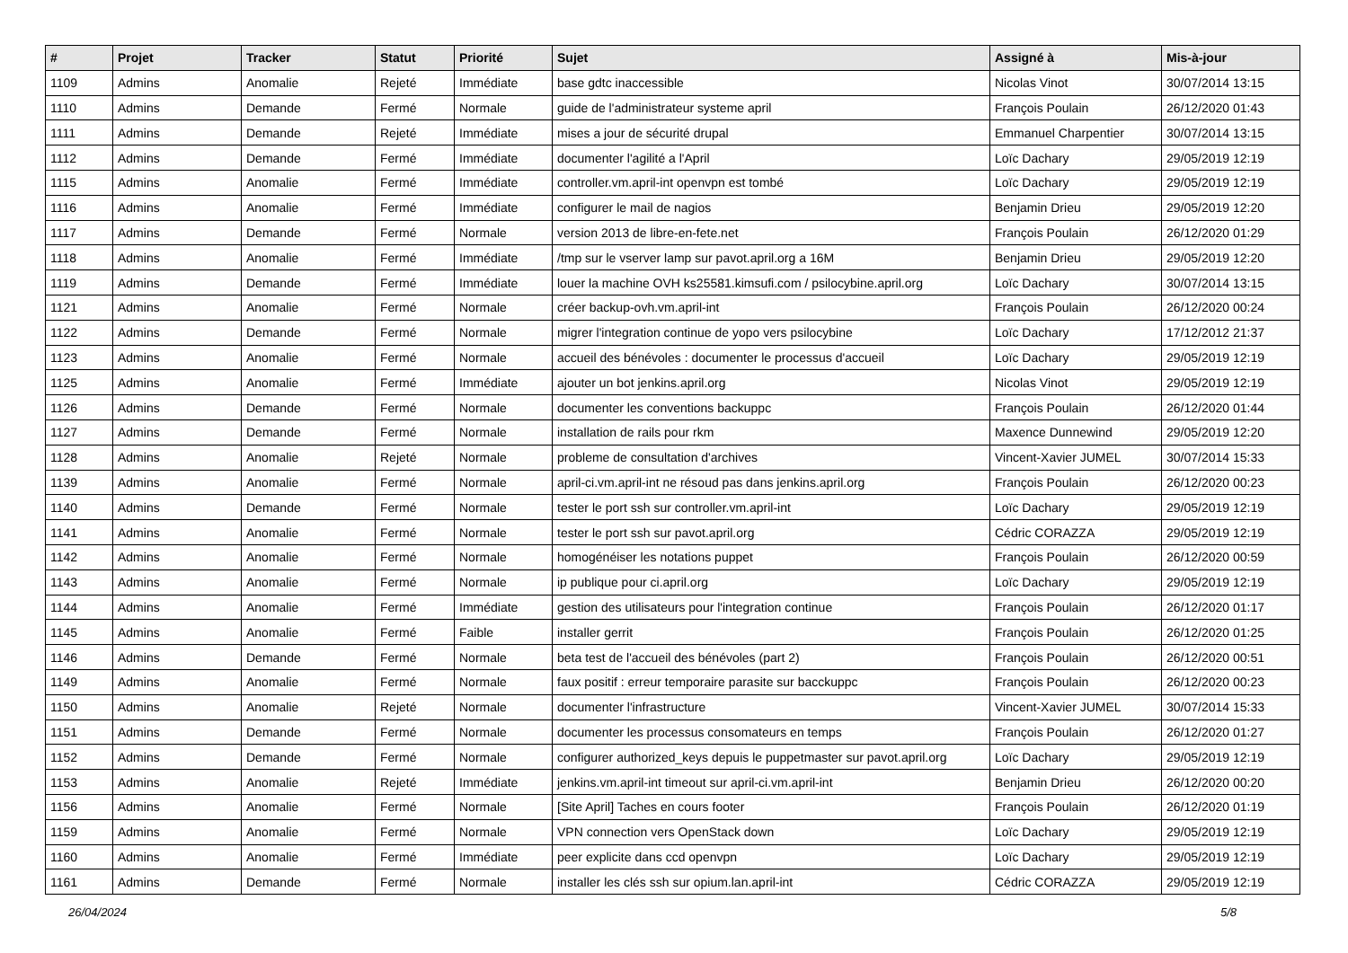| # | Projet | Tracker | Statut | Priorité | Sujet | Assigné à | Mis-à-jour |
| --- | --- | --- | --- | --- | --- | --- | --- |
| 1109 | Admins | Anomalie | Rejeté | Immédiate | base gdtc inaccessible | Nicolas Vinot | 30/07/2014 13:15 |
| 1110 | Admins | Demande | Fermé | Normale | guide de l'administrateur systeme april | François Poulain | 26/12/2020 01:43 |
| 1111 | Admins | Demande | Rejeté | Immédiate | mises a jour de sécurité drupal | Emmanuel Charpentier | 30/07/2014 13:15 |
| 1112 | Admins | Demande | Fermé | Immédiate | documenter l'agilité a l'April | Loïc Dachary | 29/05/2019 12:19 |
| 1115 | Admins | Anomalie | Fermé | Immédiate | controller.vm.april-int openvpn est tombé | Loïc Dachary | 29/05/2019 12:19 |
| 1116 | Admins | Anomalie | Fermé | Immédiate | configurer le mail de nagios | Benjamin Drieu | 29/05/2019 12:20 |
| 1117 | Admins | Demande | Fermé | Normale | version 2013 de libre-en-fete.net | François Poulain | 26/12/2020 01:29 |
| 1118 | Admins | Anomalie | Fermé | Immédiate | /tmp sur le vserver lamp sur pavot.april.org a 16M | Benjamin Drieu | 29/05/2019 12:20 |
| 1119 | Admins | Demande | Fermé | Immédiate | louer la machine OVH ks25581.kimsufi.com / psilocybine.april.org | Loïc Dachary | 30/07/2014 13:15 |
| 1121 | Admins | Anomalie | Fermé | Normale | créer backup-ovh.vm.april-int | François Poulain | 26/12/2020 00:24 |
| 1122 | Admins | Demande | Fermé | Normale | migrer l'integration continue de yopo vers psilocybine | Loïc Dachary | 17/12/2012 21:37 |
| 1123 | Admins | Anomalie | Fermé | Normale | accueil des bénévoles : documenter le processus d'accueil | Loïc Dachary | 29/05/2019 12:19 |
| 1125 | Admins | Anomalie | Fermé | Immédiate | ajouter un bot jenkins.april.org | Nicolas Vinot | 29/05/2019 12:19 |
| 1126 | Admins | Demande | Fermé | Normale | documenter les conventions backuppc | François Poulain | 26/12/2020 01:44 |
| 1127 | Admins | Demande | Fermé | Normale | installation de rails pour rkm | Maxence Dunnewind | 29/05/2019 12:20 |
| 1128 | Admins | Anomalie | Rejeté | Normale | probleme de consultation d'archives | Vincent-Xavier JUMEL | 30/07/2014 15:33 |
| 1139 | Admins | Anomalie | Fermé | Normale | april-ci.vm.april-int ne résoud pas dans jenkins.april.org | François Poulain | 26/12/2020 00:23 |
| 1140 | Admins | Demande | Fermé | Normale | tester le port ssh sur controller.vm.april-int | Loïc Dachary | 29/05/2019 12:19 |
| 1141 | Admins | Anomalie | Fermé | Normale | tester le port ssh sur pavot.april.org | Cédric CORAZZA | 29/05/2019 12:19 |
| 1142 | Admins | Anomalie | Fermé | Normale | homogénéiser les notations puppet | François Poulain | 26/12/2020 00:59 |
| 1143 | Admins | Anomalie | Fermé | Normale | ip publique pour ci.april.org | Loïc Dachary | 29/05/2019 12:19 |
| 1144 | Admins | Anomalie | Fermé | Immédiate | gestion des utilisateurs pour l'integration continue | François Poulain | 26/12/2020 01:17 |
| 1145 | Admins | Anomalie | Fermé | Faible | installer gerrit | François Poulain | 26/12/2020 01:25 |
| 1146 | Admins | Demande | Fermé | Normale | beta test de l'accueil des bénévoles (part 2) | François Poulain | 26/12/2020 00:51 |
| 1149 | Admins | Anomalie | Fermé | Normale | faux positif : erreur temporaire parasite sur bacckuppc | François Poulain | 26/12/2020 00:23 |
| 1150 | Admins | Anomalie | Rejeté | Normale | documenter l'infrastructure | Vincent-Xavier JUMEL | 30/07/2014 15:33 |
| 1151 | Admins | Demande | Fermé | Normale | documenter les processus consomateurs en temps | François Poulain | 26/12/2020 01:27 |
| 1152 | Admins | Demande | Fermé | Normale | configurer authorized_keys depuis le puppetmaster sur pavot.april.org | Loïc Dachary | 29/05/2019 12:19 |
| 1153 | Admins | Anomalie | Rejeté | Immédiate | jenkins.vm.april-int timeout sur april-ci.vm.april-int | Benjamin Drieu | 26/12/2020 00:20 |
| 1156 | Admins | Anomalie | Fermé | Normale | [Site April] Taches en cours footer | François Poulain | 26/12/2020 01:19 |
| 1159 | Admins | Anomalie | Fermé | Normale | VPN connection vers OpenStack down | Loïc Dachary | 29/05/2019 12:19 |
| 1160 | Admins | Anomalie | Fermé | Immédiate | peer explicite dans ccd openvpn | Loïc Dachary | 29/05/2019 12:19 |
| 1161 | Admins | Demande | Fermé | Normale | installer les clés ssh sur opium.lan.april-int | Cédric CORAZZA | 29/05/2019 12:19 |
26/04/2024 5/8